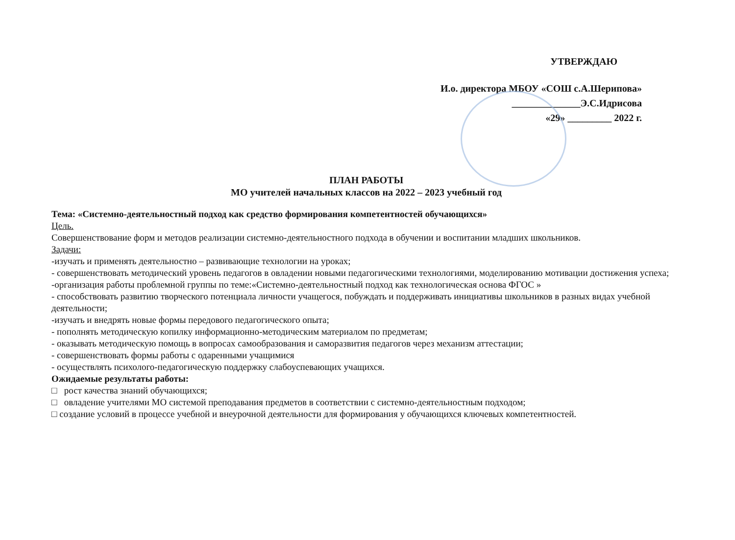УТВЕРЖДАЮ
И.о. директора МБОУ «СОШ с.А.Шерипова»
______________Э.С.Идрисова
«29» _________ 2022 г.
ПЛАН РАБОТЫ
МО учителей начальных классов на 2022 – 2023 учебный год
Тема: «Системно-деятельностный подход как средство формирования компетентностей обучающихся»
Цель.
Совершенствование форм и методов реализации системно-деятельностного подхода в обучении и воспитании младших школьников.
Задачи:
-изучать и применять деятельностно – развивающие технологии на уроках;
- совершенствовать методический уровень педагогов в овладении новыми педагогическими технологиями, моделированию мотивации достижения успеха;
-организация работы проблемной группы по теме:«Системно-деятельностный подход как технологическая основа ФГОС »
- способствовать развитию творческого потенциала личности учащегося, побуждать и поддерживать инициативы школьников в разных видах учебной деятельности;
-изучать и внедрять новые формы передового педагогического опыта;
- пополнять методическую копилку информационно-методическим материалом по предметам;
- оказывать методическую помощь в вопросах самообразования и саморазвития педагогов через механизм аттестации;
- совершенствовать формы работы с одаренными учащимися
- осуществлять психолого-педагогическую поддержку слабоуспевающих учащихся.
Ожидаемые результаты работы:
□ рост качества знаний обучающихся;
□ овладение учителями МО системой преподавания предметов в соответствии с системно-деятельностным подходом;
□ создание условий в процессе учебной и внеурочной деятельности для формирования у обучающихся ключевых компетентностей.